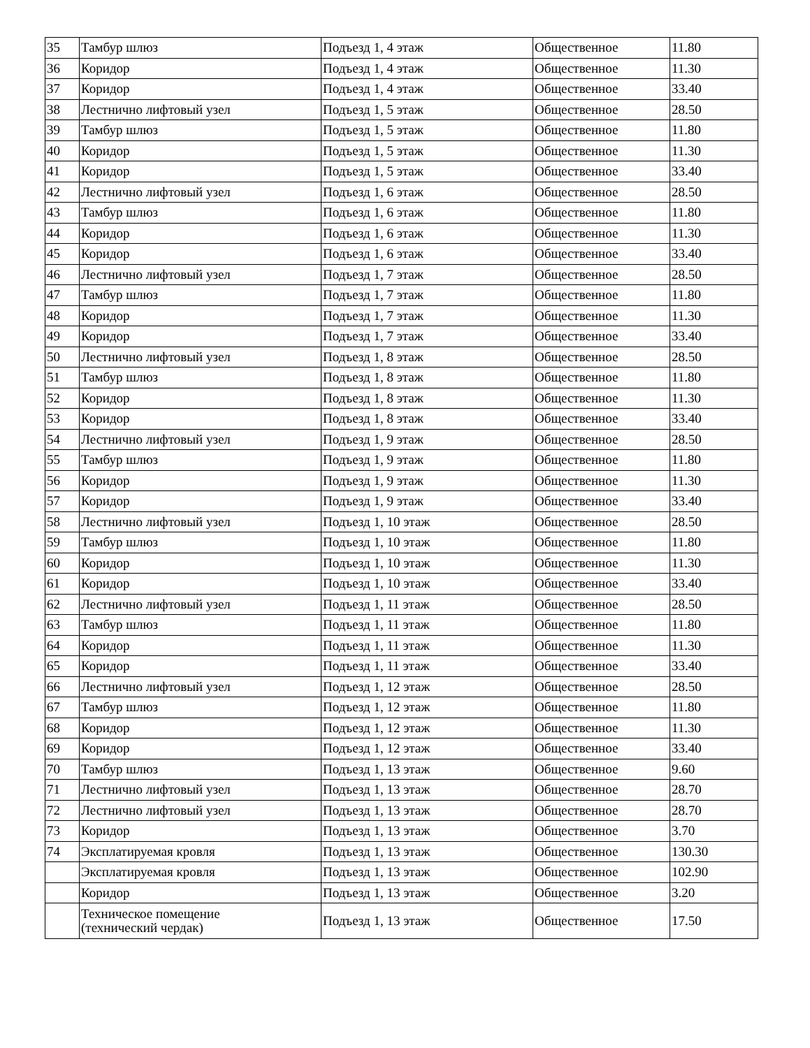| 35 | Тамбур шлюз | Подъезд 1, 4 этаж | Общественное | 11.80 |
| 36 | Коридор | Подъезд 1, 4 этаж | Общественное | 11.30 |
| 37 | Коридор | Подъезд 1, 4 этаж | Общественное | 33.40 |
| 38 | Лестнично лифтовый узел | Подъезд 1, 5 этаж | Общественное | 28.50 |
| 39 | Тамбур шлюз | Подъезд 1, 5 этаж | Общественное | 11.80 |
| 40 | Коридор | Подъезд 1, 5 этаж | Общественное | 11.30 |
| 41 | Коридор | Подъезд 1, 5 этаж | Общественное | 33.40 |
| 42 | Лестнично лифтовый узел | Подъезд 1, 6 этаж | Общественное | 28.50 |
| 43 | Тамбур шлюз | Подъезд 1, 6 этаж | Общественное | 11.80 |
| 44 | Коридор | Подъезд 1, 6 этаж | Общественное | 11.30 |
| 45 | Коридор | Подъезд 1, 6 этаж | Общественное | 33.40 |
| 46 | Лестнично лифтовый узел | Подъезд 1, 7 этаж | Общественное | 28.50 |
| 47 | Тамбур шлюз | Подъезд 1, 7 этаж | Общественное | 11.80 |
| 48 | Коридор | Подъезд 1, 7 этаж | Общественное | 11.30 |
| 49 | Коридор | Подъезд 1, 7 этаж | Общественное | 33.40 |
| 50 | Лестнично лифтовый узел | Подъезд 1, 8 этаж | Общественное | 28.50 |
| 51 | Тамбур шлюз | Подъезд 1, 8 этаж | Общественное | 11.80 |
| 52 | Коридор | Подъезд 1, 8 этаж | Общественное | 11.30 |
| 53 | Коридор | Подъезд 1, 8 этаж | Общественное | 33.40 |
| 54 | Лестнично лифтовый узел | Подъезд 1, 9 этаж | Общественное | 28.50 |
| 55 | Тамбур шлюз | Подъезд 1, 9 этаж | Общественное | 11.80 |
| 56 | Коридор | Подъезд 1, 9 этаж | Общественное | 11.30 |
| 57 | Коридор | Подъезд 1, 9 этаж | Общественное | 33.40 |
| 58 | Лестнично лифтовый узел | Подъезд 1, 10 этаж | Общественное | 28.50 |
| 59 | Тамбур шлюз | Подъезд 1, 10 этаж | Общественное | 11.80 |
| 60 | Коридор | Подъезд 1, 10 этаж | Общественное | 11.30 |
| 61 | Коридор | Подъезд 1, 10 этаж | Общественное | 33.40 |
| 62 | Лестнично лифтовый узел | Подъезд 1, 11 этаж | Общественное | 28.50 |
| 63 | Тамбур шлюз | Подъезд 1, 11 этаж | Общественное | 11.80 |
| 64 | Коридор | Подъезд 1, 11 этаж | Общественное | 11.30 |
| 65 | Коридор | Подъезд 1, 11 этаж | Общественное | 33.40 |
| 66 | Лестнично лифтовый узел | Подъезд 1, 12 этаж | Общественное | 28.50 |
| 67 | Тамбур шлюз | Подъезд 1, 12 этаж | Общественное | 11.80 |
| 68 | Коридор | Подъезд 1, 12 этаж | Общественное | 11.30 |
| 69 | Коридор | Подъезд 1, 12 этаж | Общественное | 33.40 |
| 70 | Тамбур шлюз | Подъезд 1, 13 этаж | Общественное | 9.60 |
| 71 | Лестнично лифтовый узел | Подъезд 1, 13 этаж | Общественное | 28.70 |
| 72 | Лестнично лифтовый узел | Подъезд 1, 13 этаж | Общественное | 28.70 |
| 73 | Коридор | Подъезд 1, 13 этаж | Общественное | 3.70 |
| 74 | Эксплатируемая кровля | Подъезд 1, 13 этаж | Общественное | 130.30 |
| | Эксплатируемая кровля | Подъезд 1, 13 этаж | Общественное | 102.90 |
| | Коридор | Подъезд 1, 13 этаж | Общественное | 3.20 |
| | Техническое помещение (технический чердак) | Подъезд 1, 13 этаж | Общественное | 17.50 |